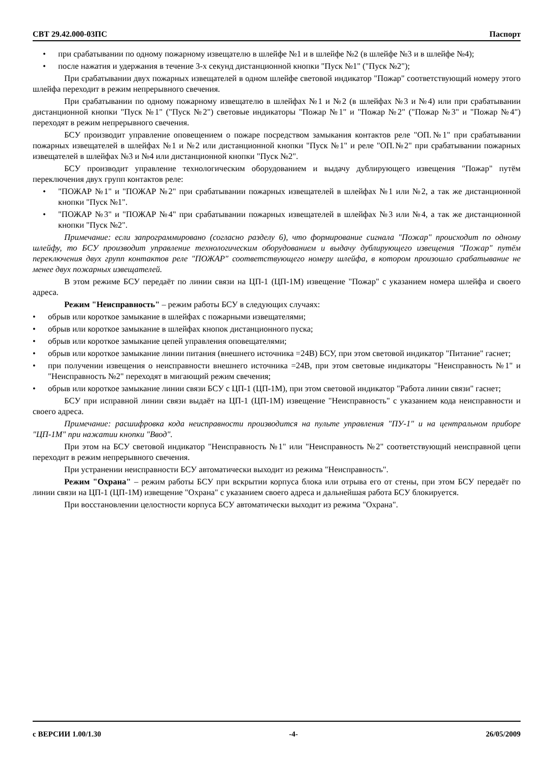СВТ 29.42.000-03ПС Паспорт
• при срабатывании по одному пожарному извещателю в шлейфе №1 и в шлейфе №2 (в шлейфе №3 и в шлейфе №4);
• после нажатия и удержания в течение 3-х секунд дистанционной кнопки "Пуск №1" ("Пуск №2");
При срабатывании двух пожарных извещателей в одном шлейфе световой индикатор "Пожар" соответствующий номеру этого шлейфа переходит в режим непрерывного свечения.
При срабатывании по одному пожарному извещателю в шлейфах №1 и №2 (в шлейфах №3 и №4) или при срабатывании дистанционной кнопки "Пуск №1" ("Пуск №2") световые индикаторы "Пожар №1" и "Пожар №2" ("Пожар №3" и "Пожар №4") переходят в режим непрерывного свечения.
БСУ производит управление оповещением о пожаре посредством замыкания контактов реле "ОП.№1" при срабатывании пожарных извещателей в шлейфах №1 и №2 или дистанционной кнопки "Пуск №1" и реле "ОП.№2" при срабатывании пожарных извещателей в шлейфах №3 и №4 или дистанционной кнопки "Пуск №2".
БСУ производит управление технологическим оборудованием и выдачу дублирующего извещения "Пожар" путём переключения двух групп контактов реле:
• "ПОЖАР №1" и "ПОЖАР №2" при срабатывании пожарных извещателей в шлейфах №1 или №2, а так же дистанционной кнопки "Пуск №1".
• "ПОЖАР №3" и "ПОЖАР №4" при срабатывании пожарных извещателей в шлейфах №3 или №4, а так же дистанционной кнопки "Пуск №2".
Примечание: если запрограммировано (согласно разделу 6), что формирование сигнала "Пожар" происходит по одному шлейфу, то БСУ производит управление технологическим оборудованием и выдачу дублирующего извещения "Пожар" путём переключения двух групп контактов реле "ПОЖАР" соответствующего номеру шлейфа, в котором произошло срабатывание не менее двух пожарных извещателей.
В этом режиме БСУ передаёт по линии связи на ЦП-1 (ЦП-1М) извещение "Пожар" с указанием номера шлейфа и своего адреса.
Режим "Неисправность" – режим работы БСУ в следующих случаях:
• обрыв или короткое замыкание в шлейфах с пожарными извещателями;
• обрыв или короткое замыкание в шлейфах кнопок дистанционного пуска;
• обрыв или короткое замыкание цепей управления оповещателями;
• обрыв или короткое замыкание линии питания (внешнего источника =24В) БСУ, при этом световой индикатор "Питание" гаснет;
• при получении извещения о неисправности внешнего источника =24В, при этом световые индикаторы "Неисправность №1" и "Неисправность №2" переходят в мигающий режим свечения;
• обрыв или короткое замыкание линии связи БСУ с ЦП-1 (ЦП-1М), при этом световой индикатор "Работа линии связи" гаснет;
БСУ при исправной линии связи выдаёт на ЦП-1 (ЦП-1М) извещение "Неисправность" с указанием кода неисправности и своего адреса.
Примечание: расшифровка кода неисправности производится на пульте управления "ПУ-1" и на центральном приборе "ЦП-1М" при нажатии кнопки "Ввод".
При этом на БСУ световой индикатор "Неисправность №1" или "Неисправность №2" соответствующий неисправной цепи переходит в режим непрерывного свечения.
При устранении неисправности БСУ автоматически выходит из режима "Неисправность".
Режим "Охрана" – режим работы БСУ при вскрытии корпуса блока или отрыва его от стены, при этом БСУ передаёт по линии связи на ЦП-1 (ЦП-1М) извещение "Охрана" с указанием своего адреса и дальнейшая работа БСУ блокируется.
При восстановлении целостности корпуса БСУ автоматически выходит из режима "Охрана".
с ВЕРСИИ 1.00/1.30 -4- 26/05/2009